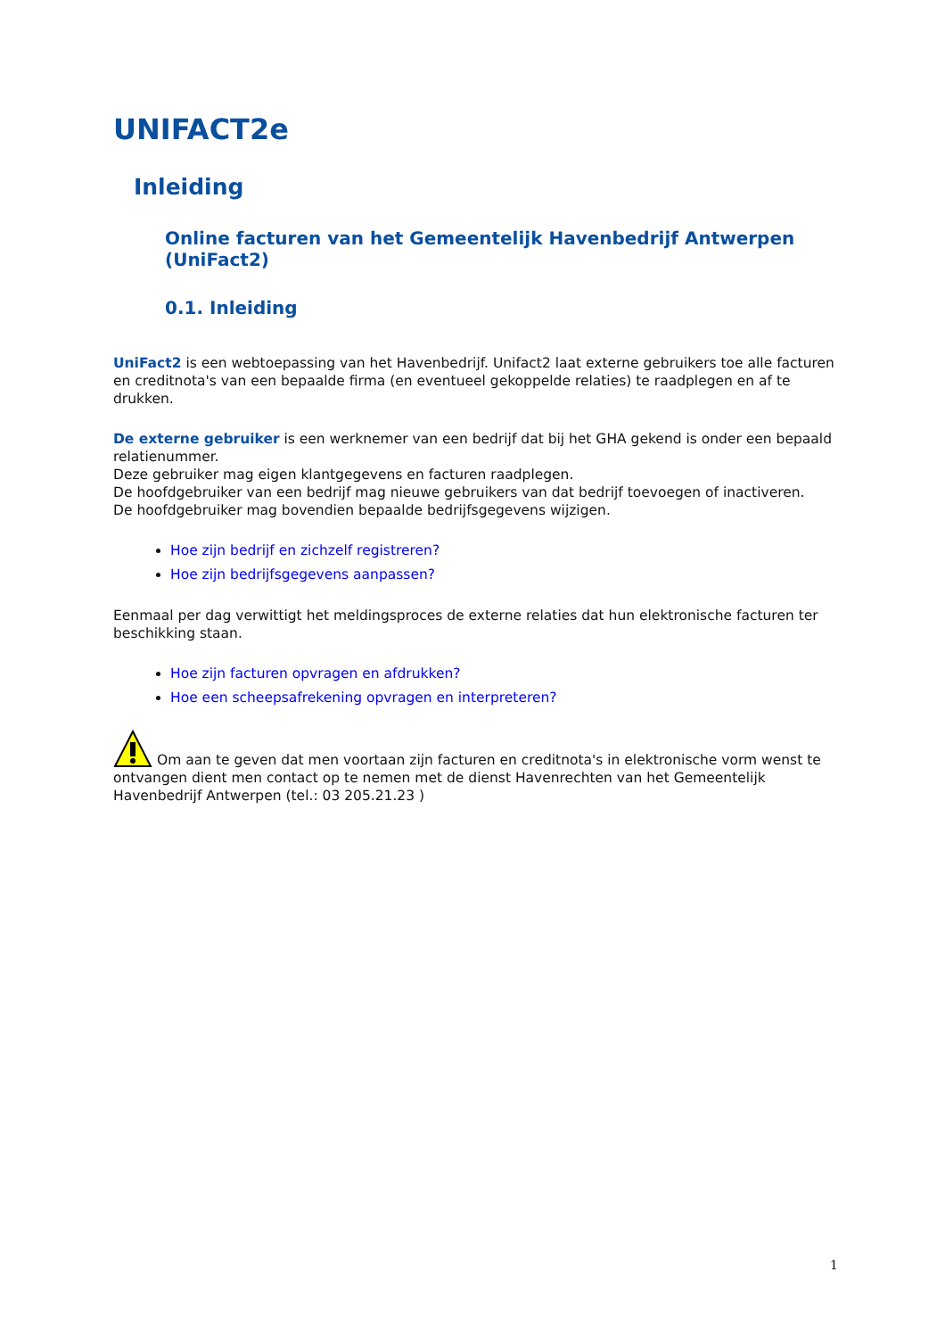UNIFACT2e
Inleiding
Online facturen van het Gemeentelijk Havenbedrijf Antwerpen (UniFact2)
0.1. Inleiding
UniFact2 is een webtoepassing van het Havenbedrijf. Unifact2 laat externe gebruikers toe alle facturen en creditnota's van een bepaalde firma (en eventueel gekoppelde relaties) te raadplegen en af te drukken.
De externe gebruiker is een werknemer van een bedrijf dat bij het GHA gekend is onder een bepaald relatienummer.
Deze gebruiker mag eigen klantgegevens en facturen raadplegen.
De hoofdgebruiker van een bedrijf mag nieuwe gebruikers van dat bedrijf toevoegen of inactiveren.
De hoofdgebruiker mag bovendien bepaalde bedrijfsgegevens wijzigen.
Hoe zijn bedrijf en zichzelf registreren?
Hoe zijn bedrijfsgegevens aanpassen?
Eenmaal per dag verwittigt het meldingsproces de externe relaties dat hun elektronische facturen ter beschikking staan.
Hoe zijn facturen opvragen en afdrukken?
Hoe een scheepsafrekening opvragen en interpreteren?
Om aan te geven dat men voortaan zijn facturen en creditnota's in elektronische vorm wenst te ontvangen dient men contact op te nemen met de dienst Havenrechten van het Gemeentelijk Havenbedrijf Antwerpen (tel.: 03 205.21.23 )
1